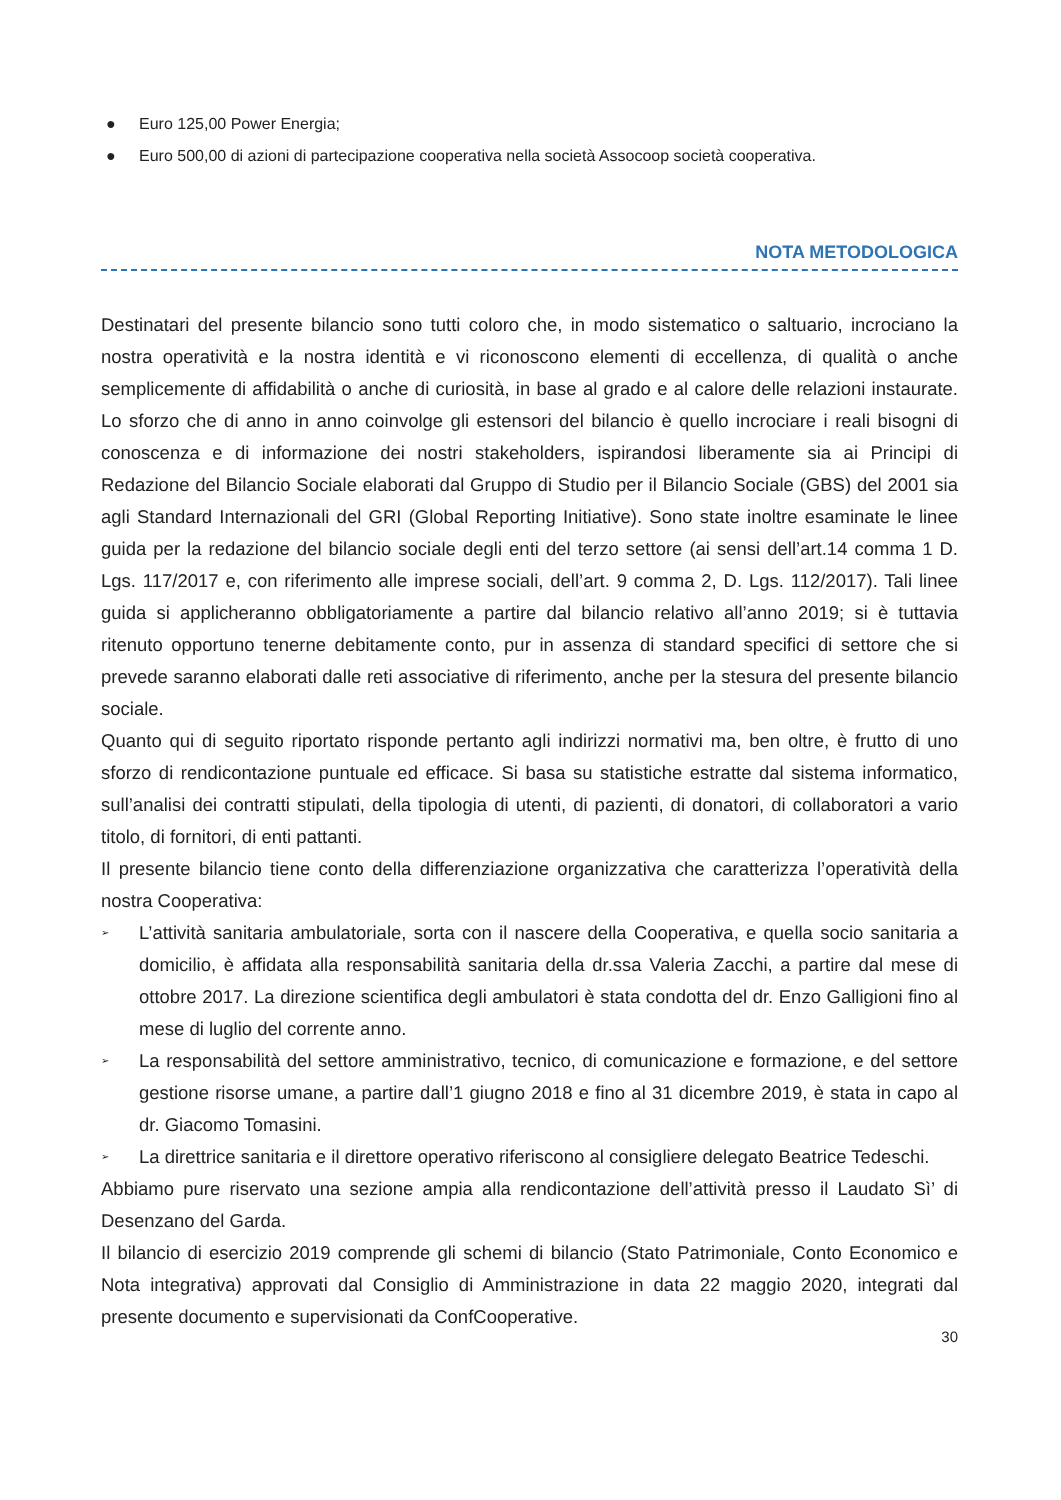● Euro 125,00 Power Energia;
● Euro 500,00 di azioni di partecipazione cooperativa nella società Assocoop società cooperativa.
NOTA METODOLOGICA
Destinatari del presente bilancio sono tutti coloro che, in modo sistematico o saltuario, incrociano la nostra operatività e la nostra identità e vi riconoscono elementi di eccellenza, di qualità o anche semplicemente di affidabilità o anche di curiosità, in base al grado e al calore delle relazioni instaurate. Lo sforzo che di anno in anno coinvolge gli estensori del bilancio è quello incrociare i reali bisogni di conoscenza e di informazione dei nostri stakeholders, ispirandosi liberamente sia ai Principi di Redazione del Bilancio Sociale elaborati dal Gruppo di Studio per il Bilancio Sociale (GBS) del 2001 sia agli Standard Internazionali del GRI (Global Reporting Initiative). Sono state inoltre esaminate le linee guida per la redazione del bilancio sociale degli enti del terzo settore (ai sensi dell’art.14 comma 1 D. Lgs. 117/2017 e, con riferimento alle imprese sociali, dell’art. 9 comma 2, D. Lgs. 112/2017). Tali linee guida si applicheranno obbligatoriamente a partire dal bilancio relativo all’anno 2019; si è tuttavia ritenuto opportuno tenerne debitamente conto, pur in assenza di standard specifici di settore che si prevede saranno elaborati dalle reti associative di riferimento, anche per la stesura del presente bilancio sociale.
Quanto qui di seguito riportato risponde pertanto agli indirizzi normativi ma, ben oltre, è frutto di uno sforzo di rendicontazione puntuale ed efficace. Si basa su statistiche estratte dal sistema informatico, sull’analisi dei contratti stipulati, della tipologia di utenti, di pazienti, di donatori, di collaboratori a vario titolo, di fornitori, di enti pattanti.
Il presente bilancio tiene conto della differenziazione organizzativa che caratterizza l’operatività della nostra Cooperativa:
➢ L’attività sanitaria ambulatoriale, sorta con il nascere della Cooperativa, e quella socio sanitaria a domicilio, è affidata alla responsabilità sanitaria della dr.ssa Valeria Zacchi, a partire dal mese di ottobre 2017. La direzione scientifica degli ambulatori è stata condotta del dr. Enzo Galligioni fino al mese di luglio del corrente anno.
➢ La responsabilità del settore amministrativo, tecnico, di comunicazione e formazione, e del settore gestione risorse umane, a partire dall’1 giugno 2018 e fino al 31 dicembre 2019, è stata in capo al dr. Giacomo Tomasini.
➢ La direttrice sanitaria e il direttore operativo riferiscono al consigliere delegato Beatrice Tedeschi.
Abbiamo pure riservato una sezione ampia alla rendicontazione dell’attività presso il Laudato Sì’ di Desenzano del Garda.
Il bilancio di esercizio 2019 comprende gli schemi di bilancio (Stato Patrimoniale, Conto Economico e Nota integrativa) approvati dal Consiglio di Amministrazione in data 22 maggio 2020, integrati dal presente documento e supervisionati da ConfCooperative.
30